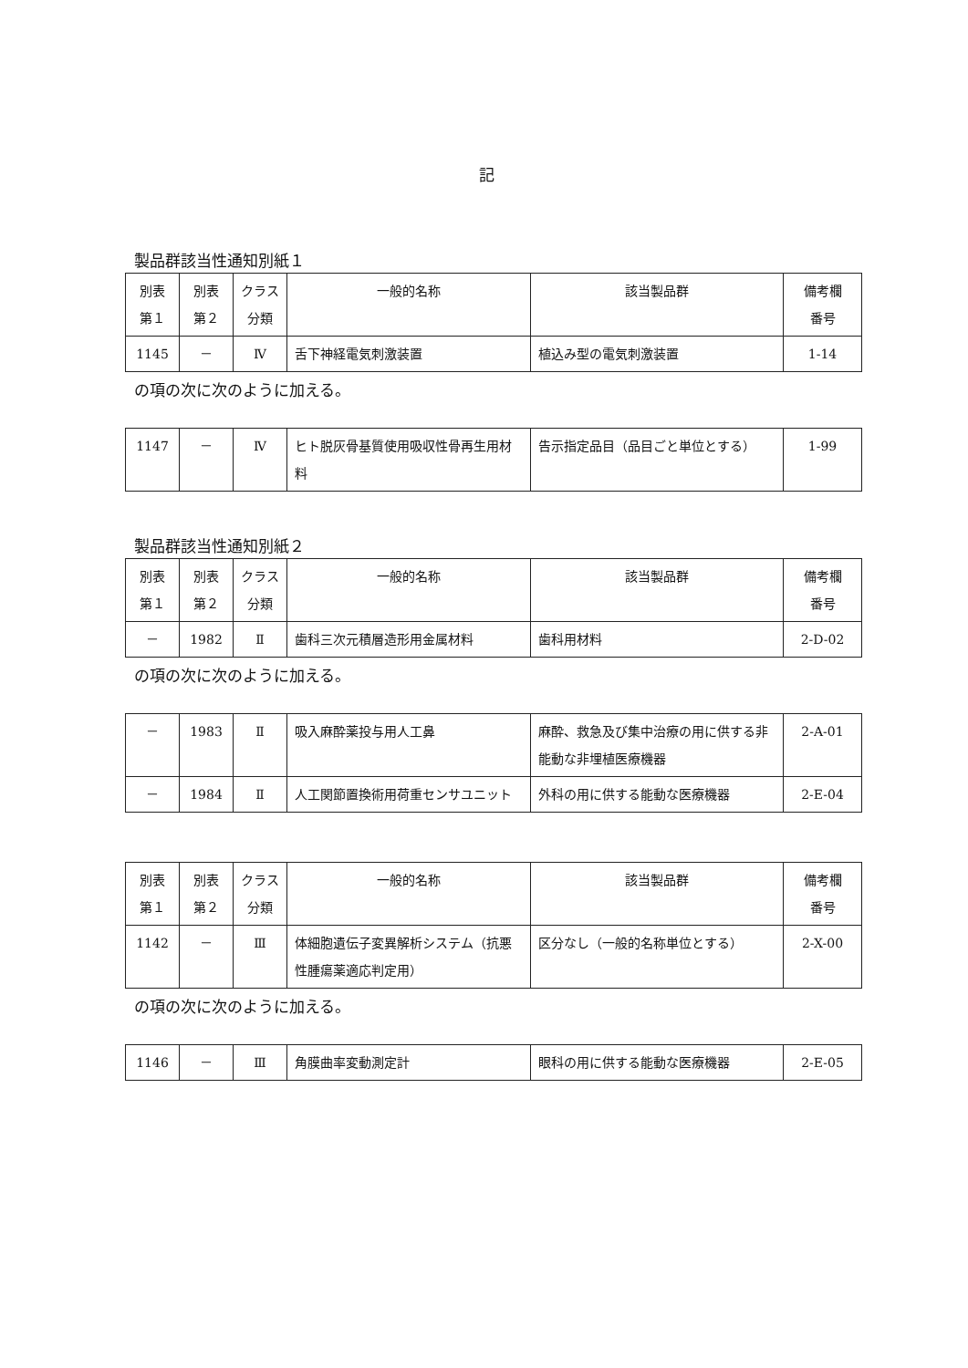記
製品群該当性通知別紙１
| 別表 第１ | 別表 第２ | クラス 分類 | 一般的名称 | 該当製品群 | 備考欄 番号 |
| 1145 | － | Ⅳ | 舌下神経電気刺激装置 | 植込み型の電気刺激装置 | 1-14 |
の項の次に次のように加える。
| 1147 | － | Ⅳ | ヒト脱灰骨基質使用吸収性骨再生用材料 | 告示指定品目（品目ごと単位とする） | 1-99 |
製品群該当性通知別紙２
| 別表 第１ | 別表 第２ | クラス 分類 | 一般的名称 | 該当製品群 | 備考欄 番号 |
| － | 1982 | Ⅱ | 歯科三次元積層造形用金属材料 | 歯科用材料 | 2-D-02 |
の項の次に次のように加える。
| － | 1983 | Ⅱ | 吸入麻酔薬投与用人工鼻 | 麻酔、救急及び集中治療の用に供する非能動な非埋植医療機器 | 2-A-01 |
| － | 1984 | Ⅱ | 人工関節置換術用荷重センサユニット | 外科の用に供する能動な医療機器 | 2-E-04 |
| 別表 第１ | 別表 第２ | クラス 分類 | 一般的名称 | 該当製品群 | 備考欄 番号 |
| 1142 | － | Ⅲ | 体細胞遺伝子変異解析システム（抗悪性腫瘍薬適応判定用） | 区分なし（一般的名称単位とする） | 2-X-00 |
の項の次に次のように加える。
| 1146 | － | Ⅲ | 角膜曲率変動測定計 | 眼科の用に供する能動な医療機器 | 2-E-05 |